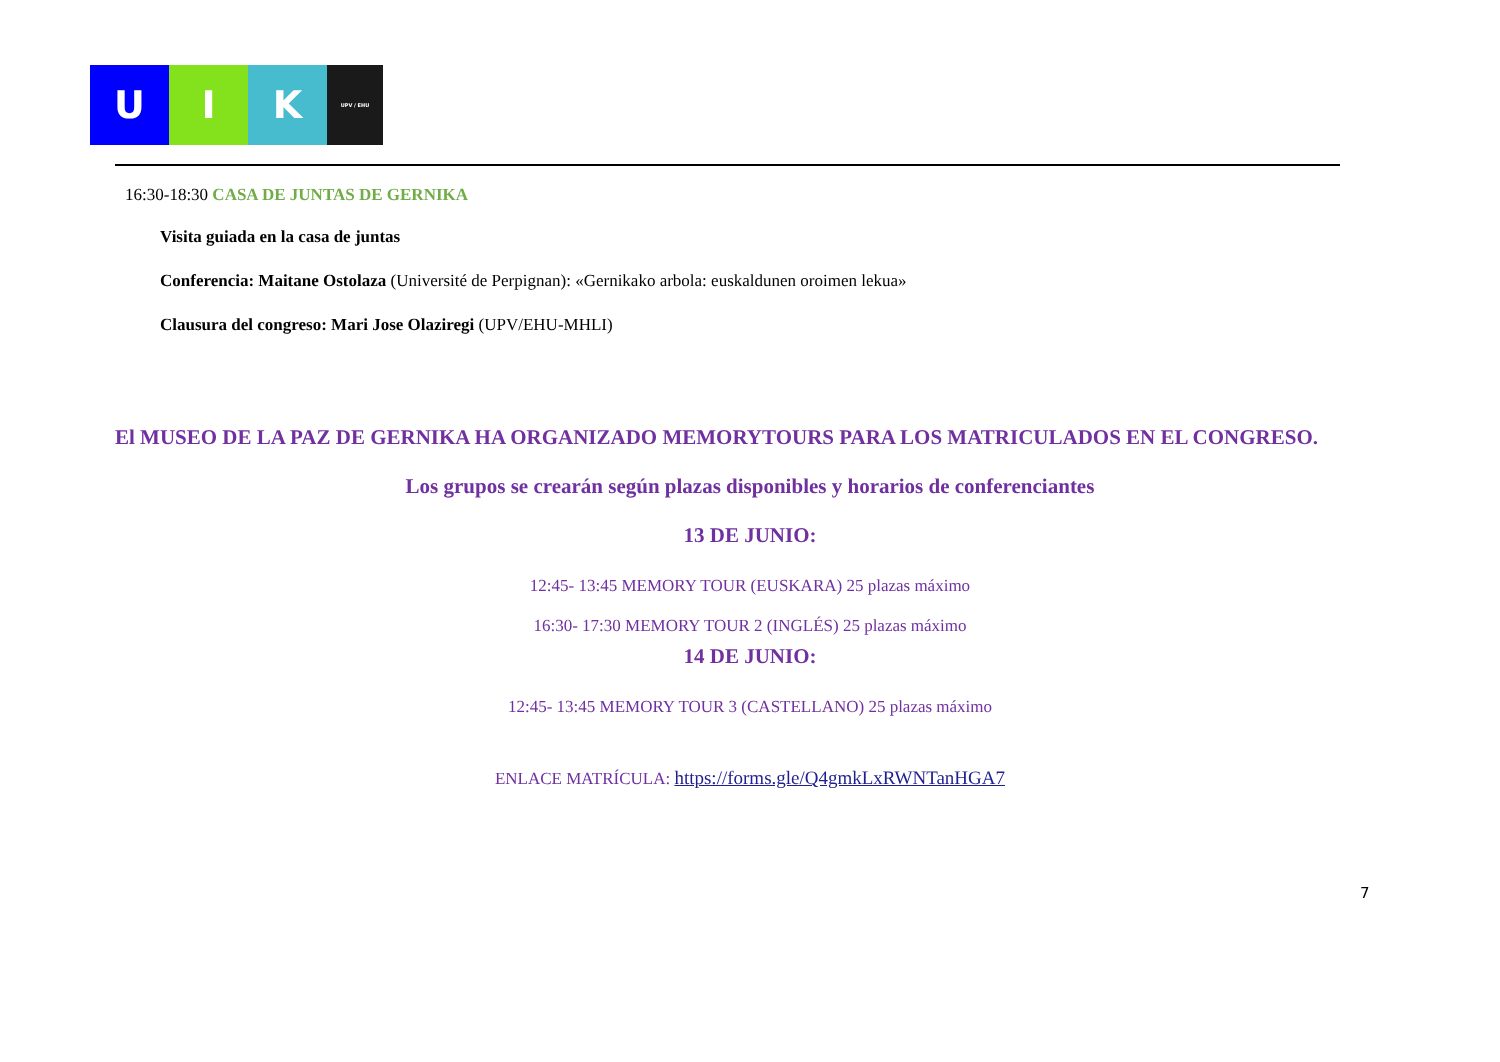U I K
UPV / EHU
16:30-18:30 CASA DE JUNTAS DE GERNIKA
Visita guiada en la casa de juntas
Conferencia: Maitane Ostolaza (Université de Perpignan): «Gernikako arbola: euskaldunen oroimen lekua»
Clausura del congreso: Mari Jose Olaziregi (UPV/EHU-MHLI)
El MUSEO DE LA PAZ DE GERNIKA HA ORGANIZADO MEMORYTOURS PARA LOS MATRICULADOS EN EL CONGRESO.
Los grupos se crearán según plazas disponibles y horarios de conferenciantes
13 DE JUNIO:
12:45- 13:45 MEMORY TOUR (EUSKARA) 25 plazas máximo
16:30- 17:30 MEMORY TOUR 2 (INGLÉS) 25 plazas máximo
14 DE JUNIO:
12:45- 13:45 MEMORY TOUR 3 (CASTELLANO) 25 plazas máximo
ENLACE MATRÍCULA: https://forms.gle/Q4gmkLxRWNTanHGA7
7